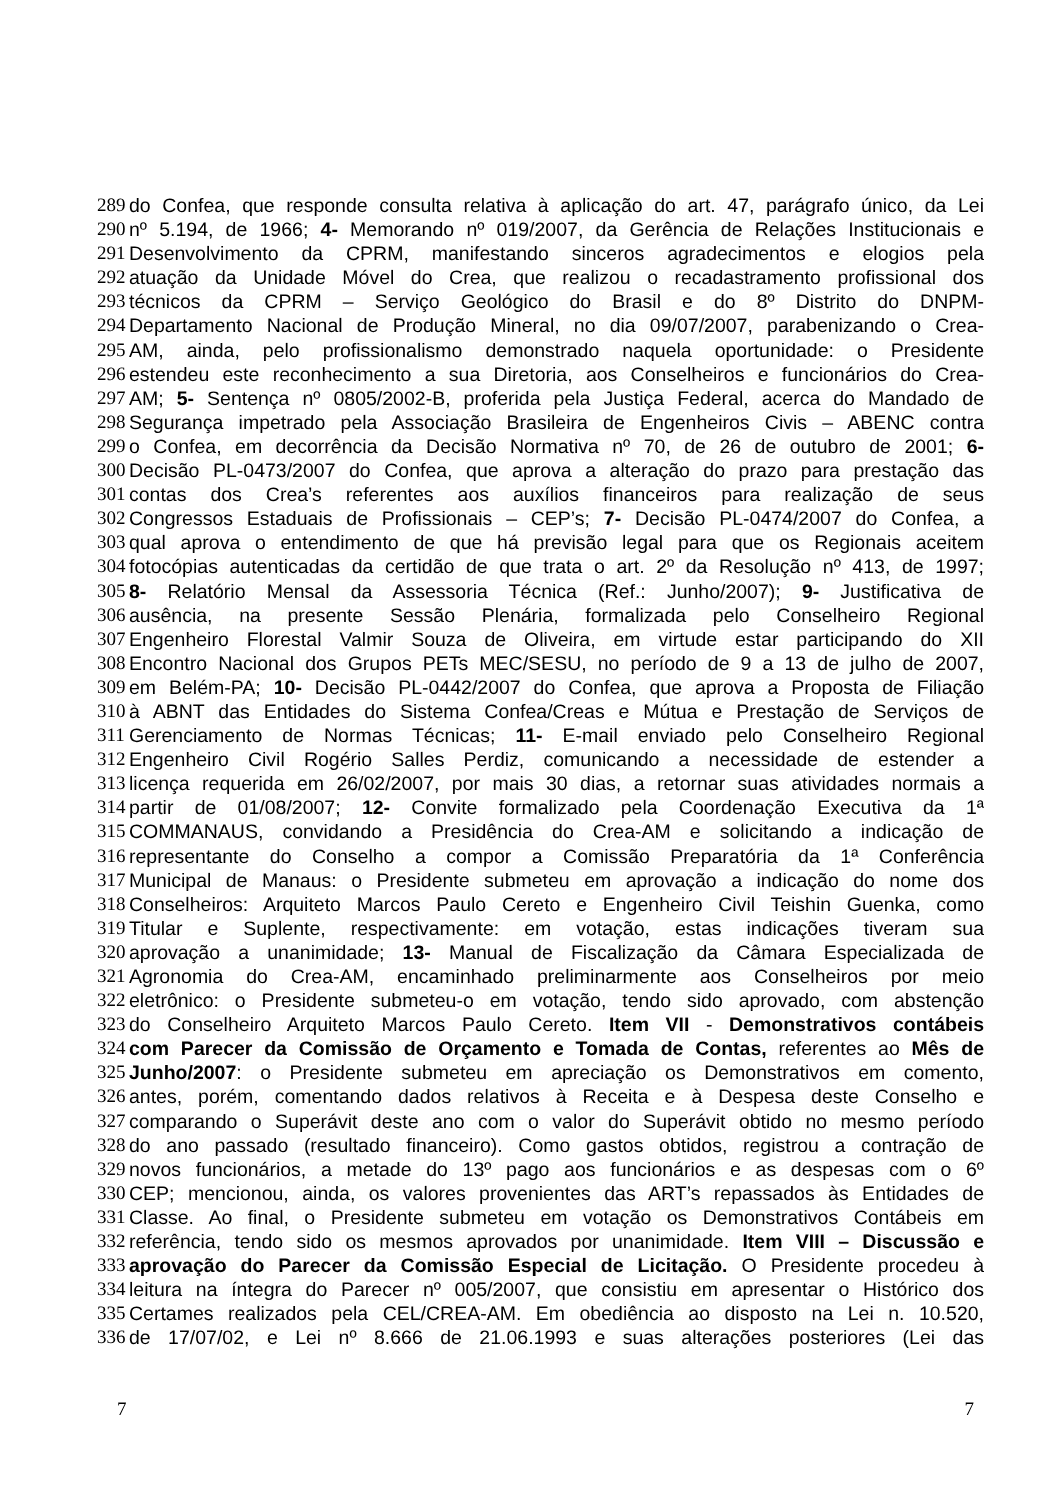289 do Confea, que responde consulta relativa à aplicação do art. 47, parágrafo único, da Lei
290 nº 5.194, de 1966; 4- Memorando nº 019/2007, da Gerência de Relações Institucionais e
291 Desenvolvimento da CPRM, manifestando sinceros agradecimentos e elogios pela
292 atuação da Unidade Móvel do Crea, que realizou o recadastramento profissional dos
293 técnicos da CPRM – Serviço Geológico do Brasil e do 8º Distrito do DNPM-
294 Departamento Nacional de Produção Mineral, no dia 09/07/2007, parabenizando o Crea-
295 AM, ainda, pelo profissionalismo demonstrado naquela oportunidade: o Presidente
296 estendeu este reconhecimento a sua Diretoria, aos Conselheiros e funcionários do Crea-
297 AM; 5- Sentença nº 0805/2002-B, proferida pela Justiça Federal, acerca do Mandado de
298 Segurança impetrado pela Associação Brasileira de Engenheiros Civis – ABENC contra
299 o Confea, em decorrência da Decisão Normativa nº 70, de 26 de outubro de 2001; 6-
300 Decisão PL-0473/2007 do Confea, que aprova a alteração do prazo para prestação das
301 contas dos Crea’s referentes aos auxílios financeiros para realização de seus
302 Congressos Estaduais de Profissionais – CEP’s; 7- Decisão PL-0474/2007 do Confea, a
303 qual aprova o entendimento de que há previsão legal para que os Regionais aceitem
304 fotocópias autenticadas da certidão de que trata o art. 2º da Resolução nº 413, de 1997;
305 8- Relatório Mensal da Assessoria Técnica (Ref.: Junho/2007); 9- Justificativa de
306 ausência, na presente Sessão Plenária, formalizada pelo Conselheiro Regional
307 Engenheiro Florestal Valmir Souza de Oliveira, em virtude estar participando do XII
308 Encontro Nacional dos Grupos PETs MEC/SESU, no período de 9 a 13 de julho de 2007,
309 em Belém-PA; 10- Decisão PL-0442/2007 do Confea, que aprova a Proposta de Filiação
310 à ABNT das Entidades do Sistema Confea/Creas e Mútua e Prestação de Serviços de
311 Gerenciamento de Normas Técnicas; 11- E-mail enviado pelo Conselheiro Regional
312 Engenheiro Civil Rogério Salles Perdiz, comunicando a necessidade de estender a
313 licença requerida em 26/02/2007, por mais 30 dias, a retornar suas atividades normais a
314 partir de 01/08/2007; 12- Convite formalizado pela Coordenação Executiva da 1ª
315 COMMANAUS, convidando a Presidência do Crea-AM e solicitando a indicação de
316 representante do Conselho a compor a Comissão Preparatória da 1ª Conferência
317 Municipal de Manaus: o Presidente submeteu em aprovação a indicação do nome dos
318 Conselheiros: Arquiteto Marcos Paulo Cereto e Engenheiro Civil Teishin Guenka, como
319 Titular e Suplente, respectivamente: em votação, estas indicações tiveram sua
320 aprovação a unanimidade; 13- Manual de Fiscalização da Câmara Especializada de
321 Agronomia do Crea-AM, encaminhado preliminarmente aos Conselheiros por meio
322 eletrônico: o Presidente submeteu-o em votação, tendo sido aprovado, com abstenção
323 do Conselheiro Arquiteto Marcos Paulo Cereto. Item VII - Demonstrativos contábeis
324 com Parecer da Comissão de Orçamento e Tomada de Contas, referentes ao Mês de
325 Junho/2007: o Presidente submeteu em apreciação os Demonstrativos em comento,
326 antes, porém, comentando dados relativos à Receita e à Despesa deste Conselho e
327 comparando o Superávit deste ano com o valor do Superávit obtido no mesmo período
328 do ano passado (resultado financeiro). Como gastos obtidos, registrou a contração de
329 novos funcionários, a metade do 13º pago aos funcionários e as despesas com o 6º
330 CEP; mencionou, ainda, os valores provenientes das ART’s repassados às Entidades de
331 Classe. Ao final, o Presidente submeteu em votação os Demonstrativos Contábeis em
332 referência, tendo sido os mesmos aprovados por unanimidade. Item VIII – Discussão e
333 aprovação do Parecer da Comissão Especial de Licitação. O Presidente procedeu à
334 leitura na íntegra do Parecer nº 005/2007, que consistiu em apresentar o Histórico dos
335 Certames realizados pela CEL/CREA-AM. Em obediência ao disposto na Lei n. 10.520,
336 de 17/07/02, e Lei nº 8.666 de 21.06.1993 e suas alterações posteriores (Lei das
7 7